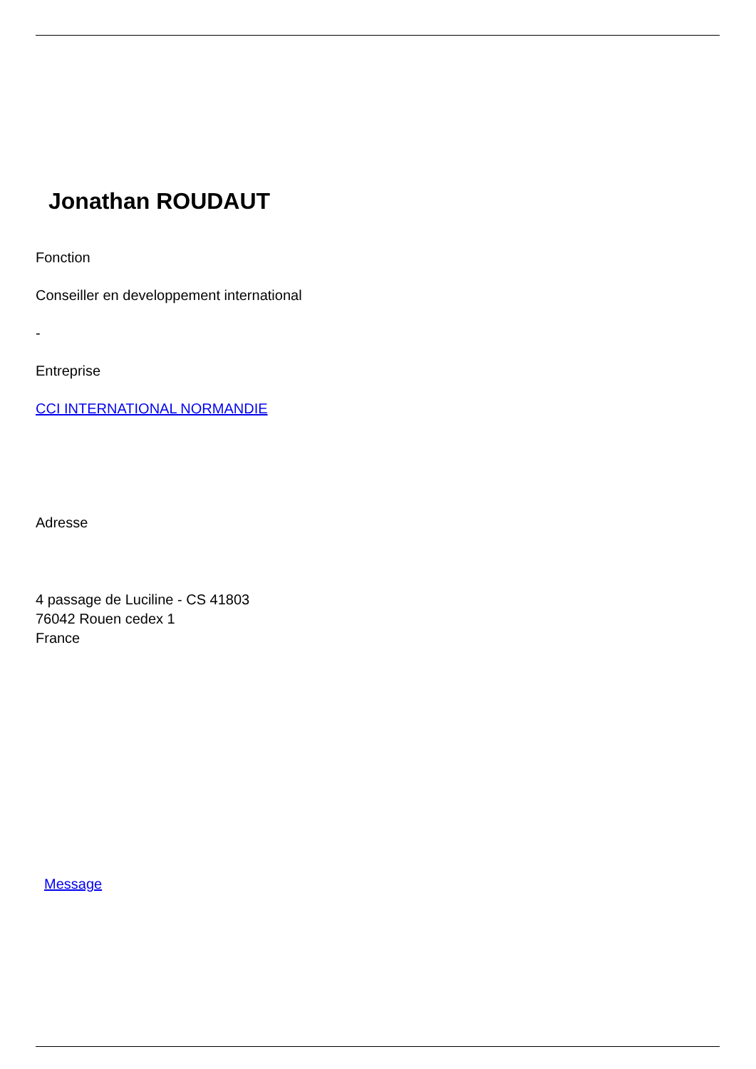Jonathan ROUDAUT
Fonction
Conseiller en developpement international
-
Entreprise
CCI INTERNATIONAL NORMANDIE
Adresse
4 passage de Luciline - CS 41803
76042 Rouen cedex 1
France
Message